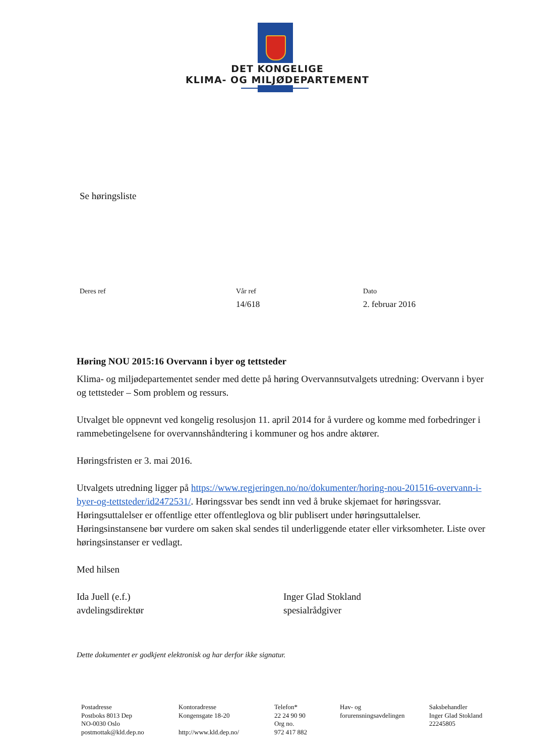DET KONGELIGE
KLIMA- OG MILJØDEPARTEMENT
Se høringsliste
Deres ref Vår ref
14/618
Dato
2. februar 2016
Høring NOU 2015:16 Overvann i byer og tettsteder
Klima- og miljødepartementet sender med dette på høring Overvannsutvalgets utredning: Overvann i byer og tettsteder – Som problem og ressurs.
Utvalget ble oppnevnt ved kongelig resolusjon 11. april 2014 for å vurdere og komme med forbedringer i rammebetingelsene for overvannshåndtering i kommuner og hos andre aktører.
Høringsfristen er 3. mai 2016.
Utvalgets utredning ligger på https://www.regjeringen.no/no/dokumenter/horing-nou-201516-overvann-i-byer-og-tettsteder/id2472531/. Høringssvar bes sendt inn ved å bruke skjemaet for høringssvar. Høringsuttalelser er offentlige etter offentleglova og blir publisert under høringsuttalelser. Høringsinstansene bør vurdere om saken skal sendes til underliggende etater eller virksomheter. Liste over høringsinstanser er vedlagt.
Med hilsen
Ida Juell (e.f.)
avdelingsdirektør
Inger Glad Stokland
spesialrådgiver
Dette dokumentet er godkjent elektronisk og har derfor ikke signatur.
Postadresse
Postboks 8013 Dep
NO-0030 Oslo
postmottak@kld.dep.no
Kontoradresse
Kongensgate 18-20
http://www.kld.dep.no/
Telefon*
22 24 90 90
Org no.
972 417 882
Hav- og
forurensningsavdelingen
Saksbehandler
Inger Glad Stokland
22245805